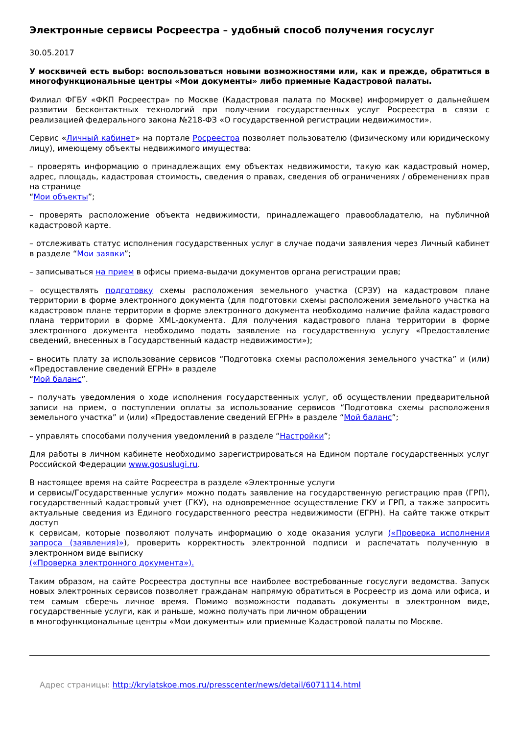Электронные сервисы Росреестра – удобный способ получения госуслуг
30.05.2017
У москвичей есть выбор: воспользоваться новыми возможностями или, как и прежде, обратиться в многофункциональные центры «Мои документы» либо приемные Кадастровой палаты.
Филиал ФГБУ «ФКП Росреестра» по Москве (Кадастровая палата по Москве) информирует о дальнейшем развитии бесконтактных технологий при получении государственных услуг Росреестра в связи с реализацией федерального закона №218-ФЗ «О государственной регистрации недвижимости».
Сервис «Личный кабинет» на портале Росреестра позволяет пользователю (физическому или юридическому лицу), имеющему объекты недвижимого имущества:
– проверять информацию о принадлежащих ему объектах недвижимости, такую как кадастровый номер, адрес, площадь, кадастровая стоимость, сведения о правах, сведения об ограничениях / обременениях прав на странице
“Мои объекты”;
– проверять расположение объекта недвижимости, принадлежащего правообладателю, на публичной кадастровой карте.
– отслеживать статус исполнения государственных услуг в случае подачи заявления через Личный кабинет в разделе “Мои заявки”;
– записываться на прием в офисы приема-выдачи документов органа регистрации прав;
– осуществлять подготовку схемы расположения земельного участка (СРЗУ) на кадастровом плане территории в форме электронного документа (для подготовки схемы расположения земельного участка на кадастровом плане территории в форме электронного документа необходимо наличие файла кадастрового плана территории в форме XML-документа. Для получения кадастрового плана территории в форме электронного документа необходимо подать заявление на государственную услугу «Предоставление сведений, внесенных в Государственный кадастр недвижимости»);
– вносить плату за использование сервисов “Подготовка схемы расположения земельного участка” и (или) «Предоставление сведений ЕГРН» в разделе
“Мой баланс”.
– получать уведомления о ходе исполнения государственных услуг, об осуществлении предварительной записи на прием, о поступлении оплаты за использование сервисов “Подготовка схемы расположения земельного участка” и (или) «Предоставление сведений ЕГРН» в разделе “Мой баланс”;
– управлять способами получения уведомлений в разделе “Настройки”;
Для работы в личном кабинете необходимо зарегистрироваться на Едином портале государственных услуг Российской Федерации www.gosuslugi.ru.
В настоящее время на сайте Росреестра в разделе «Электронные услуги
и сервисы/Государственные услуги» можно подать заявление на государственную регистрацию прав (ГРП), государственный кадастровый учет (ГКУ), на одновременное осуществление ГКУ и ГРП, а также запросить актуальные сведения из Единого государственного реестра недвижимости (ЕГРН). На сайте также открыт доступ
к сервисам, которые позволяют получать информацию о ходе оказания услуги («Проверка исполнения запроса (заявления)»), проверить корректность электронной подписи и распечатать полученную в электронном виде выписку
(«Проверка электронного документа»).
Таким образом, на сайте Росреестра доступны все наиболее востребованные госуслуги ведомства. Запуск новых электронных сервисов позволяет гражданам напрямую обратиться в Росреестр из дома или офиса, и тем самым сберечь личное время. Помимо возможности подавать документы в электронном виде, государственные услуги, как и раньше, можно получать при личном обращении
в многофункциональные центры «Мои документы» или приемные Кадастровой палаты по Москве.
Адрес страницы: http://krylatskoe.mos.ru/presscenter/news/detail/6071114.html